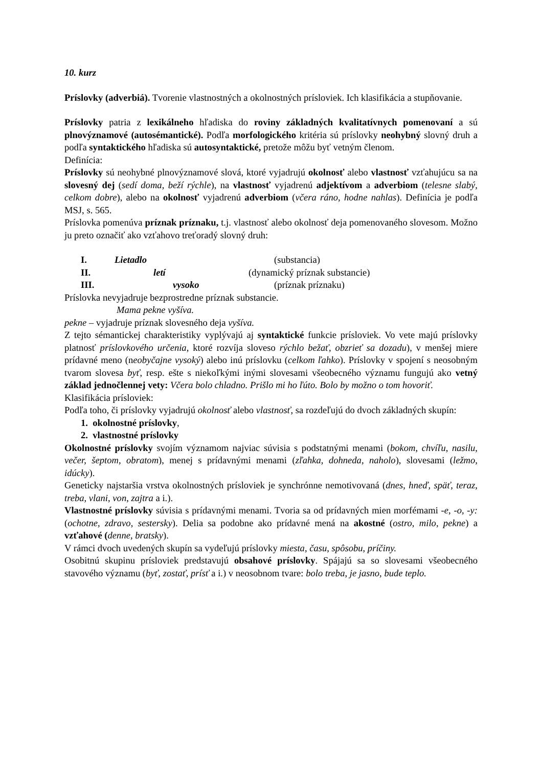10. kurz
Príslovky (adverbiá). Tvorenie vlastnostných a okolnostných prísloviek. Ich klasifikácia a stupňovanie.
Príslovky patria z lexikálneho hľadiska do roviny základných kvalitatívnych pomenovaní a sú plnovýznamové (autosémantické). Podľa morfologického kritéria sú príslovky neohybný slovný druh a podľa syntaktického hľadiska sú autosyntaktické, pretože môžu byť vetným členom.
Definícia:
Príslovky sú neohybné plnovýznamové slová, ktoré vyjadrujú okolnosť alebo vlastnosť vzťahujúcu sa na slovesný dej (sedí doma, beží rýchle), na vlastnosť vyjadrenú adjektívom a adverbiom (telesne slabý, celkom dobre), alebo na okolnosť vyjadrenú adverbiom (včera ráno, hodne nahlas). Definícia je podľa MSJ, s. 565.
Príslovka pomenúva príznak príznaku, t.j. vlastnosť alebo okolnosť deja pomenovaného slovesom. Možno ju preto označiť ako vzťahovo treťoradý slovný druh:
I. Lietadlo (substancia)
II. letí (dynamický príznak substancie)
III. vysoko (príznak príznaku)
Príslovka nevyjadruje bezprostredne príznak substancie.
Mama pekne vyšíva.
pekne – vyjadruje príznak slovesného deja vyšíva.
Z tejto sémantickej charakteristiky vyplývajú aj syntaktické funkcie prísloviek. Vo vete majú príslovky platnosť príslovkového určenia, ktoré rozvíja sloveso rýchlo bežať, obzrieť sa dozadu), v menšej miere prídavné meno (neobyčajne vysoký) alebo inú príslovku (celkom ľahko). Príslovky v spojení s neosobným tvarom slovesa byť, resp. ešte s niekoľkými inými slovesami všeobecného významu fungujú ako vetný základ jednočlennej vety: Včera bolo chladno. Prišlo mi ho ľúto. Bolo by možno o tom hovoriť.
Klasifikácia prísloviek:
Podľa toho, či príslovky vyjadrujú okolnosť alebo vlastnosť, sa rozdeľujú do dvoch základných skupín:
1. okolnostné príslovky,
2. vlastnostné príslovky
Okolnostné príslovky svojím významom najviac súvisia s podstatnými menami (bokom, chvíľu, nasilu, večer, šeptom, obratom), menej s prídavnými menami (zľahka, dohneda, naholo), slovesami (ležmo, idúcky).
Geneticky najstaršia vrstva okolnostných prísloviek je synchrónne nemotivovaná (dnes, hneď, späť, teraz, treba, vlani, von, zajtra a i.).
Vlastnostné príslovky súvisia s prídavnými menami. Tvoria sa od prídavných mien morfémami -e, -o, -y: (ochotne, zdravo, sestersky). Delia sa podobne ako prídavné mená na akostné (ostro, milo, pekne) a vzťahové (denne, bratsky).
V rámci dvoch uvedených skupín sa vydeľujú príslovky miesta, času, spôsobu, príčiny.
Osobitnú skupinu prísloviek predstavujú obsahové príslovky. Spájajú sa so slovesami všeobecného stavového významu (byť, zostať, prísť a i.) v neosobnom tvare: bolo treba, je jasno, bude teplo.